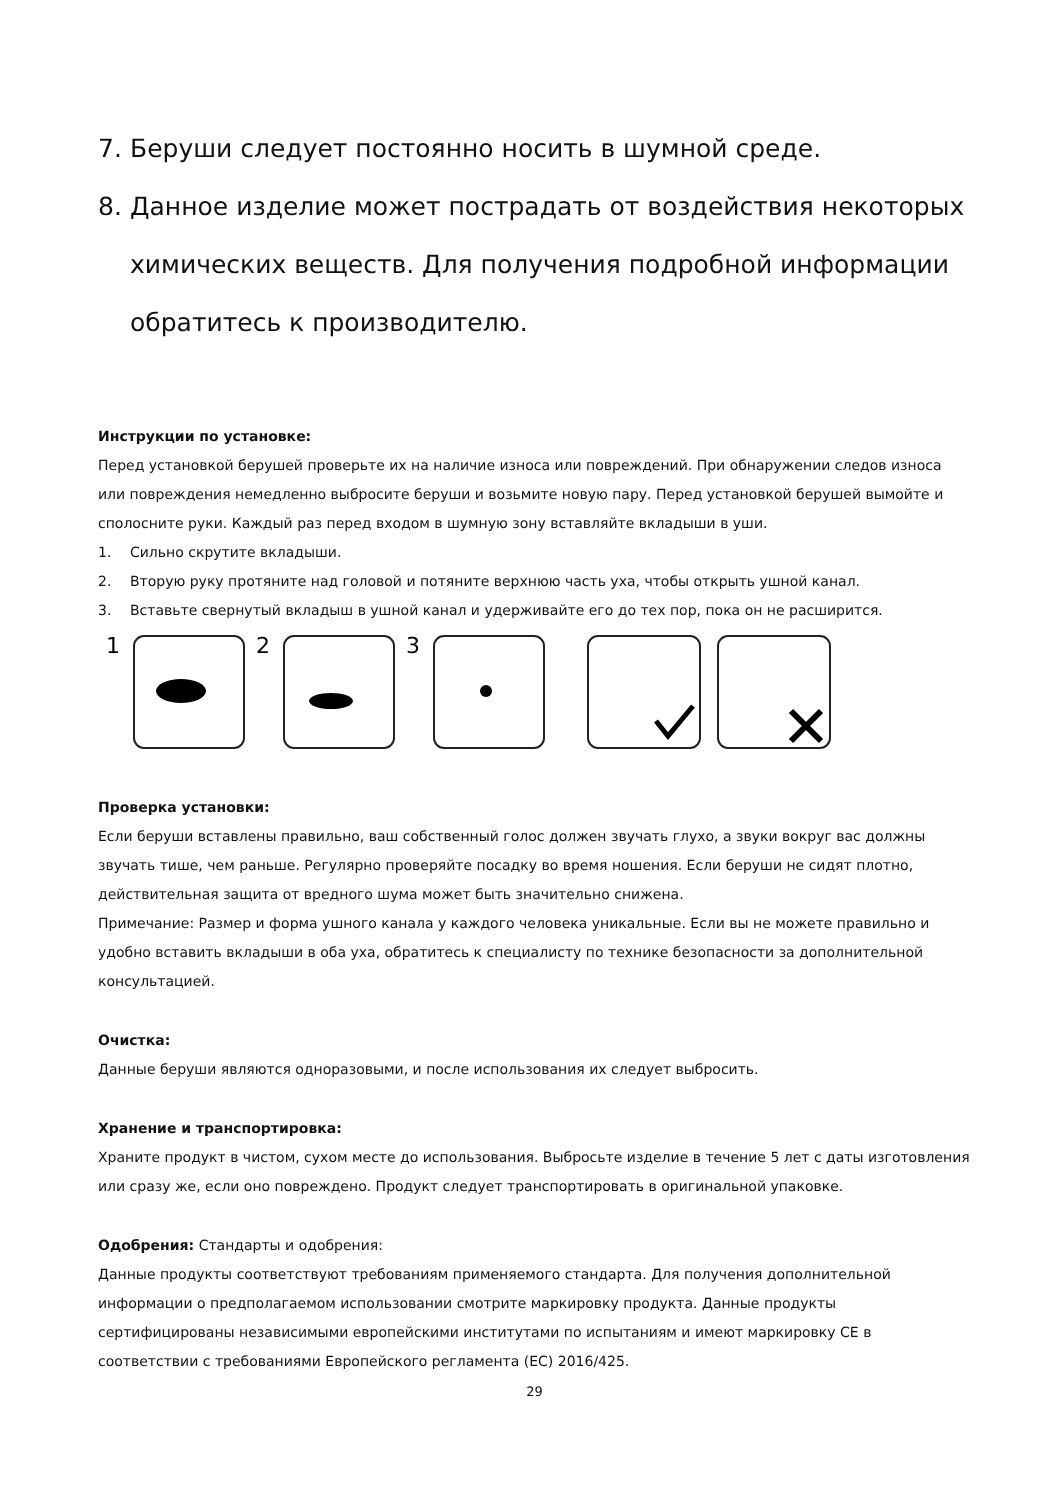7. Беруши следует постоянно носить в шумной среде.
8. Данное изделие может пострадать от воздействия некоторых химических веществ. Для получения подробной информации обратитесь к производителю.
Инструкции по установке:
Перед установкой берушей проверьте их на наличие износа или повреждений. При обнаружении следов износа или повреждения немедленно выбросите беруши и возьмите новую пару. Перед установкой берушей вымойте и сполосните руки. Каждый раз перед входом в шумную зону вставляйте вкладыши в уши.
1. Сильно скрутите вкладыши.
2. Вторую руку протяните над головой и потяните верхнюю часть уха, чтобы открыть ушной канал.
3. Вставьте свернутый вкладыш в ушной канал и удерживайте его до тех пор, пока он не расширится.
1
2
3
Проверка установки:
Если беруши вставлены правильно, ваш собственный голос должен звучать глухо, а звуки вокруг вас должны звучать тише, чем раньше. Регулярно проверяйте посадку во время ношения. Если беруши не сидят плотно, действительная защита от вредного шума может быть значительно снижена.
Примечание: Размер и форма ушного канала у каждого человека уникальные. Если вы не можете правильно и удобно вставить вкладыши в оба уха, обратитесь к специалисту по технике безопасности за дополнительной консультацией.
Очистка:
Данные беруши являются одноразовыми, и после использования их следует выбросить.
Хранение и транспортировка:
Храните продукт в чистом, сухом месте до использования. Выбросьте изделие в течение 5 лет с даты изготовления или сразу же, если оно повреждено. Продукт следует транспортировать в оригинальной упаковке.
Одобрения: Стандарты и одобрения:
Данные продукты соответствуют требованиям применяемого стандарта. Для получения дополнительной информации о предполагаемом использовании смотрите маркировку продукта. Данные продукты сертифицированы независимыми европейскими институтами по испытаниям и имеют маркировку CE в соответствии с требованиями Европейского регламента (ЕС) 2016/425.
29